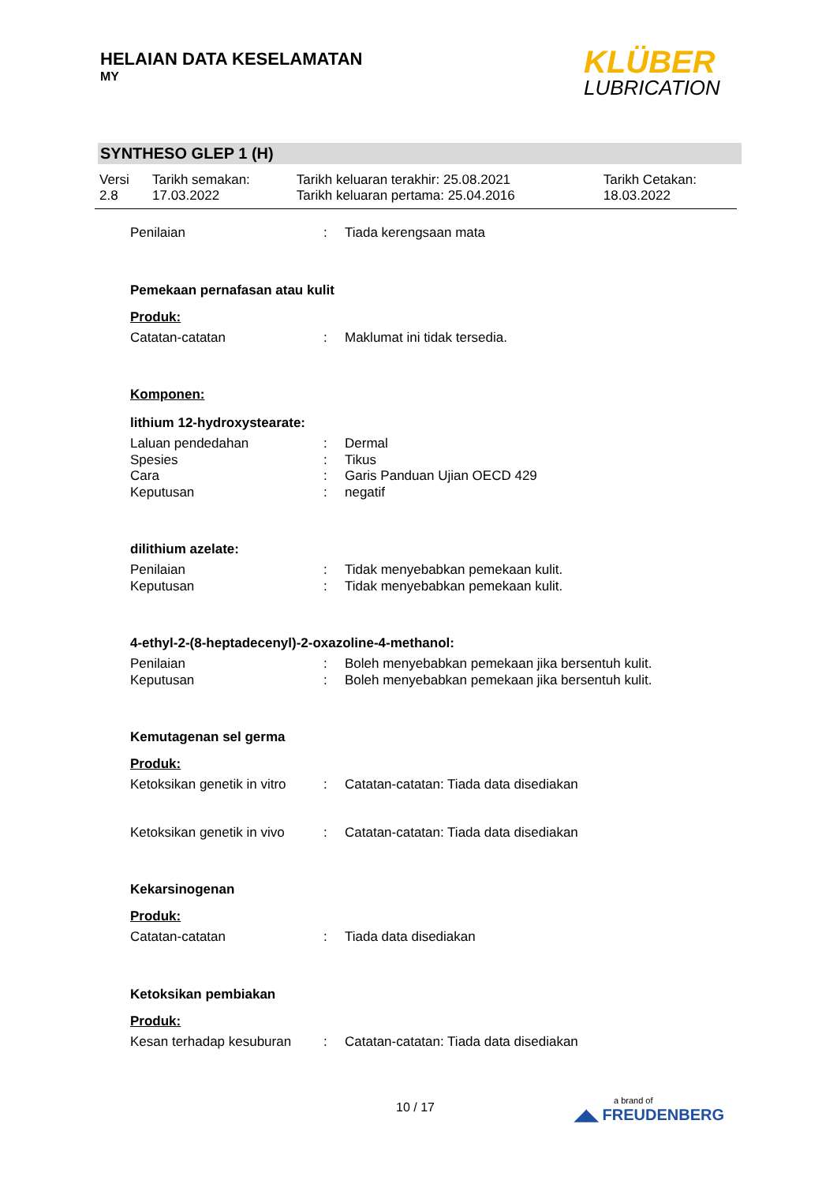HELAIAN DATA KESELAMATAN
MY
KLÜBER
LUBRICATION
SYNTHESO GLEP 1 (H)
| Versi 2.8 | Tarikh semakan: 17.03.2022 | Tarikh keluaran terakhir: 25.08.2021 Tarikh keluaran pertama: 25.04.2016 | Tarikh Cetakan: 18.03.2022 |
| Penilaian | : | Tiada kerengsaan mata |
Pemekaan pernafasan atau kulit
Produk:
| Catatan-catatan | : | Maklumat ini tidak tersedia. |
Komponen:
lithium 12-hydroxystearate:
| Laluan pendedahan | : | Dermal |
| Spesies | : | Tikus |
| Cara | : | Garis Panduan Ujian OECD 429 |
| Keputusan | : | negatif |
dilithium azelate:
| Penilaian | : | Tidak menyebabkan pemekaan kulit. |
| Keputusan | : | Tidak menyebabkan pemekaan kulit. |
4-ethyl-2-(8-heptadecenyl)-2-oxazoline-4-methanol:
| Penilaian | : | Boleh menyebabkan pemekaan jika bersentuh kulit. |
| Keputusan | : | Boleh menyebabkan pemekaan jika bersentuh kulit. |
Kemutagenan sel germa
Produk:
| Ketoksikan genetik in vitro | : | Catatan-catatan: Tiada data disediakan |
| Ketoksikan genetik in vivo | : | Catatan-catatan: Tiada data disediakan |
Kekarsinogenan
Produk:
| Catatan-catatan | : | Tiada data disediakan |
Ketoksikan pembiakan
Produk:
| Kesan terhadap kesuburan | : | Catatan-catatan: Tiada data disediakan |
10 / 17
a brand of
◢◣ FREUDENBERG